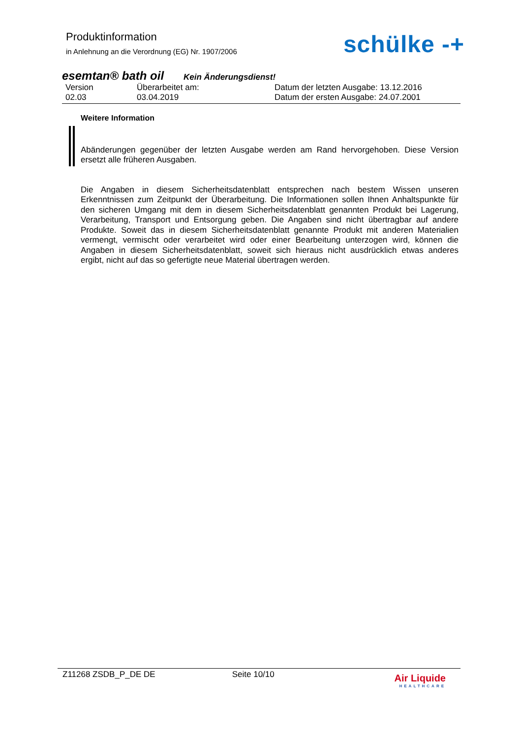Produktinformation
in Anlehnung an die Verordnung (EG) Nr. 1907/2006
schülke -+
esemtan® bath oil Kein Änderungsdienst!
Version
02.03
Überarbeitet am:
03.04.2019
Datum der letzten Ausgabe: 13.12.2016
Datum der ersten Ausgabe: 24.07.2001
Weitere Information
Abänderungen gegenüber der letzten Ausgabe werden am Rand hervorgehoben. Diese Version ersetzt alle früheren Ausgaben.
Die Angaben in diesem Sicherheitsdatenblatt entsprechen nach bestem Wissen unseren Erkenntnissen zum Zeitpunkt der Überarbeitung. Die Informationen sollen Ihnen Anhaltspunkte für den sicheren Umgang mit dem in diesem Sicherheitsdatenblatt genannten Produkt bei Lagerung, Verarbeitung, Transport und Entsorgung geben. Die Angaben sind nicht übertragbar auf andere Produkte. Soweit das in diesem Sicherheitsdatenblatt genannte Produkt mit anderen Materialien vermengt, vermischt oder verarbeitet wird oder einer Bearbeitung unterzogen wird, können die Angaben in diesem Sicherheitsdatenblatt, soweit sich hieraus nicht ausdrücklich etwas anderes ergibt, nicht auf das so gefertigte neue Material übertragen werden.
Z11268 ZSDB_P_DE DE Seite 10/10
Air Liquide
HEALTHCARE